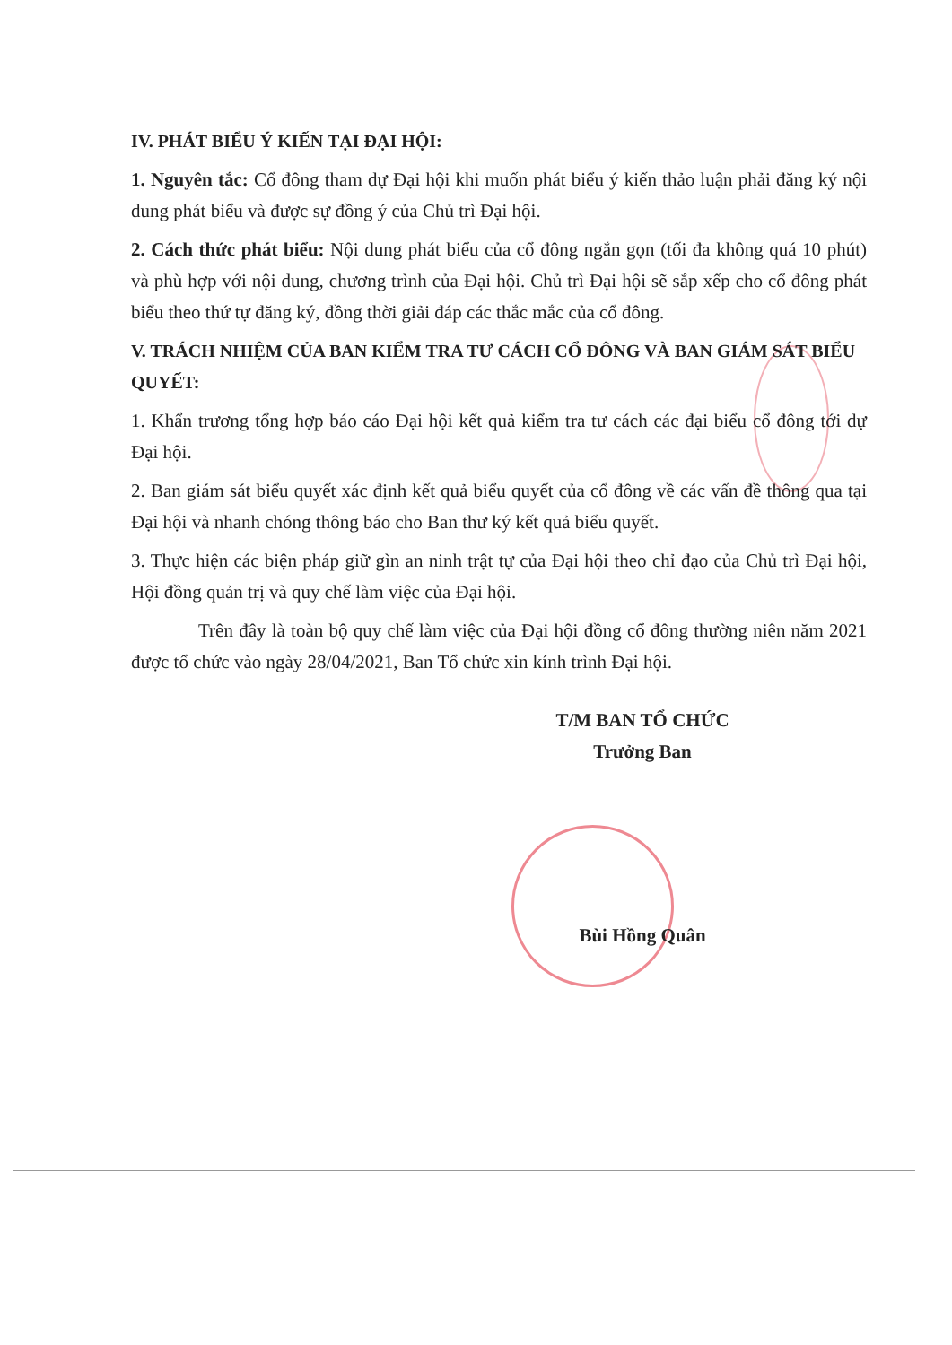IV. PHÁT BIỂU Ý KIẾN TẠI ĐẠI HỘI:
1. Nguyên tắc: Cổ đông tham dự Đại hội khi muốn phát biểu ý kiến thảo luận phải đăng ký nội dung phát biểu và được sự đồng ý của Chủ trì Đại hội.
2. Cách thức phát biểu: Nội dung phát biểu của cổ đông ngắn gọn (tối đa không quá 10 phút) và phù hợp với nội dung, chương trình của Đại hội. Chủ trì Đại hội sẽ sắp xếp cho cổ đông phát biểu theo thứ tự đăng ký, đồng thời giải đáp các thắc mắc của cổ đông.
V. TRÁCH NHIỆM CỦA BAN KIỂM TRA TƯ CÁCH CỔ ĐÔNG VÀ BAN GIÁM SÁT BIỂU QUYẾT:
1. Khẩn trương tổng hợp báo cáo Đại hội kết quả kiểm tra tư cách các đại biểu cổ đông tới dự Đại hội.
2. Ban giám sát biểu quyết xác định kết quả biểu quyết của cổ đông về các vấn đề thông qua tại Đại hội và nhanh chóng thông báo cho Ban thư ký kết quả biểu quyết.
3. Thực hiện các biện pháp giữ gìn an ninh trật tự của Đại hội theo chỉ đạo của Chủ trì Đại hội, Hội đồng quản trị và quy chế làm việc của Đại hội.
Trên đây là toàn bộ quy chế làm việc của Đại hội đồng cổ đông thường niên năm 2021 được tổ chức vào ngày 28/04/2021, Ban Tổ chức xin kính trình Đại hội.
T/M BAN TỔ CHỨC
Trưởng Ban
Bùi Hồng Quân